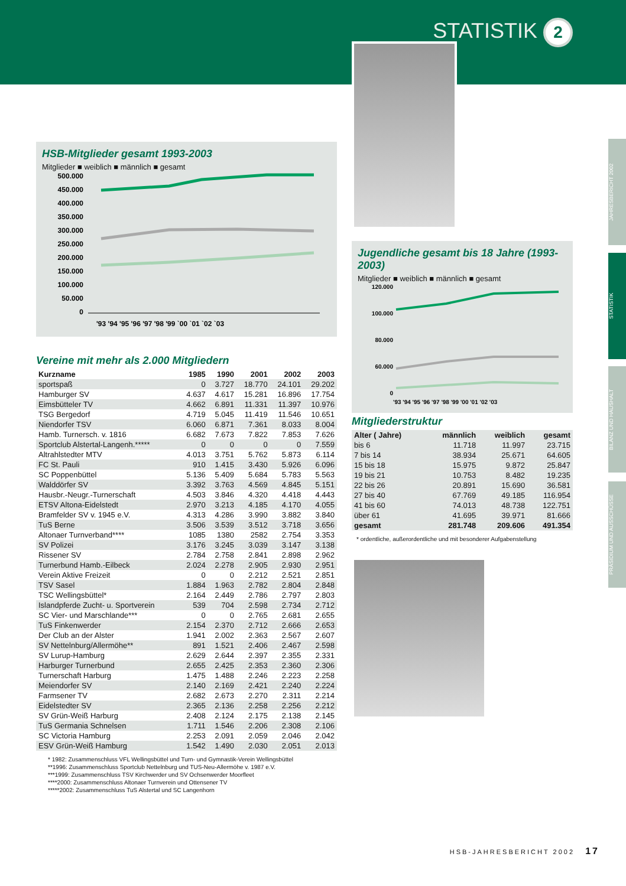STATISTIK 2
JAHRESBERICHT 2002
STATISTIK
BILANZ UND HAUSHALT
PRÄSIDIUM UND AUSSCHÜSSE
HSB-Mitglieder gesamt 1993-2003
Mitglieder ■ weiblich ■ männlich ■ gesamt
500.000
450.000
400.000
350.000
300.000
250.000
200.000
150.000
100.000
50.000
0
'93 '94 '95 '96 '97 '98 '99 `00 `01 `02 `03
Vereine mit mehr als 2.000 Mitgliedern
| Kurzname | 1985 | 1990 | 2001 | 2002 | 2003 |
| --- | --- | --- | --- | --- | --- |
| sportspaß | 0 | 3.727 | 18.770 | 24.101 | 29.202 |
| Hamburger SV | 4.637 | 4.617 | 15.281 | 16.896 | 17.754 |
| Eimsbütteler TV | 4.662 | 6.891 | 11.331 | 11.397 | 10.976 |
| TSG Bergedorf | 4.719 | 5.045 | 11.419 | 11.546 | 10.651 |
| Niendorfer TSV | 6.060 | 6.871 | 7.361 | 8.033 | 8.004 |
| Hamb. Turnersch. v. 1816 | 6.682 | 7.673 | 7.822 | 7.853 | 7.626 |
| Sportclub Alstertal-Langenh.***** | 0 | 0 | 0 | 0 | 7.559 |
| Altrahlstedter MTV | 4.013 | 3.751 | 5.762 | 5.873 | 6.114 |
| FC St. Pauli | 910 | 1.415 | 3.430 | 5.926 | 6.096 |
| SC Poppenbüttel | 5.136 | 5.409 | 5.684 | 5.783 | 5.563 |
| Walddörfer SV | 3.392 | 3.763 | 4.569 | 4.845 | 5.151 |
| Hausbr.-Neugr.-Turnerschaft | 4.503 | 3.846 | 4.320 | 4.418 | 4.443 |
| ETSV Altona-Eidelstedt | 2.970 | 3.213 | 4.185 | 4.170 | 4.055 |
| Bramfelder SV v. 1945 e.V. | 4.313 | 4.286 | 3.990 | 3.882 | 3.840 |
| TuS Berne | 3.506 | 3.539 | 3.512 | 3.718 | 3.656 |
| Altonaer Turnverband**** | 1085 | 1380 | 2582 | 2.754 | 3.353 |
| SV Polizei | 3.176 | 3.245 | 3.039 | 3.147 | 3.138 |
| Rissener SV | 2.784 | 2.758 | 2.841 | 2.898 | 2.962 |
| Turnerbund Hamb.-Eilbeck | 2.024 | 2.278 | 2.905 | 2.930 | 2.951 |
| Verein Aktive Freizeit | 0 | 0 | 2.212 | 2.521 | 2.851 |
| TSV Sasel | 1.884 | 1.963 | 2.782 | 2.804 | 2.848 |
| TSC Wellingsbüttel* | 2.164 | 2.449 | 2.786 | 2.797 | 2.803 |
| Islandpferde Zucht- u. Sportverein | 539 | 704 | 2.598 | 2.734 | 2.712 |
| SC Vier- und Marschlande*** | 0 | 0 | 2.765 | 2.681 | 2.655 |
| TuS Finkenwerder | 2.154 | 2.370 | 2.712 | 2.666 | 2.653 |
| Der Club an der Alster | 1.941 | 2.002 | 2.363 | 2.567 | 2.607 |
| SV Nettelnburg/Allermöhe** | 891 | 1.521 | 2.406 | 2.467 | 2.598 |
| SV Lurup-Hamburg | 2.629 | 2.644 | 2.397 | 2.355 | 2.331 |
| Harburger Turnerbund | 2.655 | 2.425 | 2.353 | 2.360 | 2.306 |
| Turnerschaft Harburg | 1.475 | 1.488 | 2.246 | 2.223 | 2.258 |
| Meiendorfer SV | 2.140 | 2.169 | 2.421 | 2.240 | 2.224 |
| Farmsener TV | 2.682 | 2.673 | 2.270 | 2.311 | 2.214 |
| Eidelstedter SV | 2.365 | 2.136 | 2.258 | 2.256 | 2.212 |
| SV Grün-Weiß Harburg | 2.408 | 2.124 | 2.175 | 2.138 | 2.145 |
| TuS Germania Schnelsen | 1.711 | 1.546 | 2.206 | 2.308 | 2.106 |
| SC Victoria Hamburg | 2.253 | 2.091 | 2.059 | 2.046 | 2.042 |
| ESV Grün-Weiß Hamburg | 1.542 | 1.490 | 2.030 | 2.051 | 2.013 |
* 1982: Zusammenschluss VFL Wellingsbüttel und Turn- und Gymnastik-Verein Wellingsbüttel
**1996: Zusammenschluss Sportclub Nettelnburg und TUS-Neu-Allermöhe v. 1987 e.V.
***1999: Zusammenschluss TSV Kirchwerder und SV Ochsenwerder Moorfleet
****2000: Zusammenschluss Altonaer Turnverein und Ottensener TV
*****2002: Zusammenschluss TuS Alstertal und SC Langenhorn
Jugendliche gesamt bis 18 Jahre (1993-2003)
Mitglieder ■ weiblich ■ männlich ■ gesamt
120.000
100.000
80.000
60.000
0
'93 '94 '95 '96 '97 '98 '99 '00 '01 '02 '03
Mitgliederstruktur
| Alter ( Jahre) | männlich | weiblich | gesamt |
| --- | --- | --- | --- |
| bis 6 | 11.718 | 11.997 | 23.715 |
| 7 bis 14 | 38.934 | 25.671 | 64.605 |
| 15 bis 18 | 15.975 | 9.872 | 25.847 |
| 19 bis 21 | 10.753 | 8.482 | 19.235 |
| 22 bis 26 | 20.891 | 15.690 | 36.581 |
| 27 bis 40 | 67.769 | 49.185 | 116.954 |
| 41 bis 60 | 74.013 | 48.738 | 122.751 |
| über 61 | 41.695 | 39.971 | 81.666 |
| gesamt | 281.748 | 209.606 | 491.354 |
* ordentliche, außerordentliche und mit besonderer Aufgabenstellung
HSB-JAHRESBERICHT 2002 17